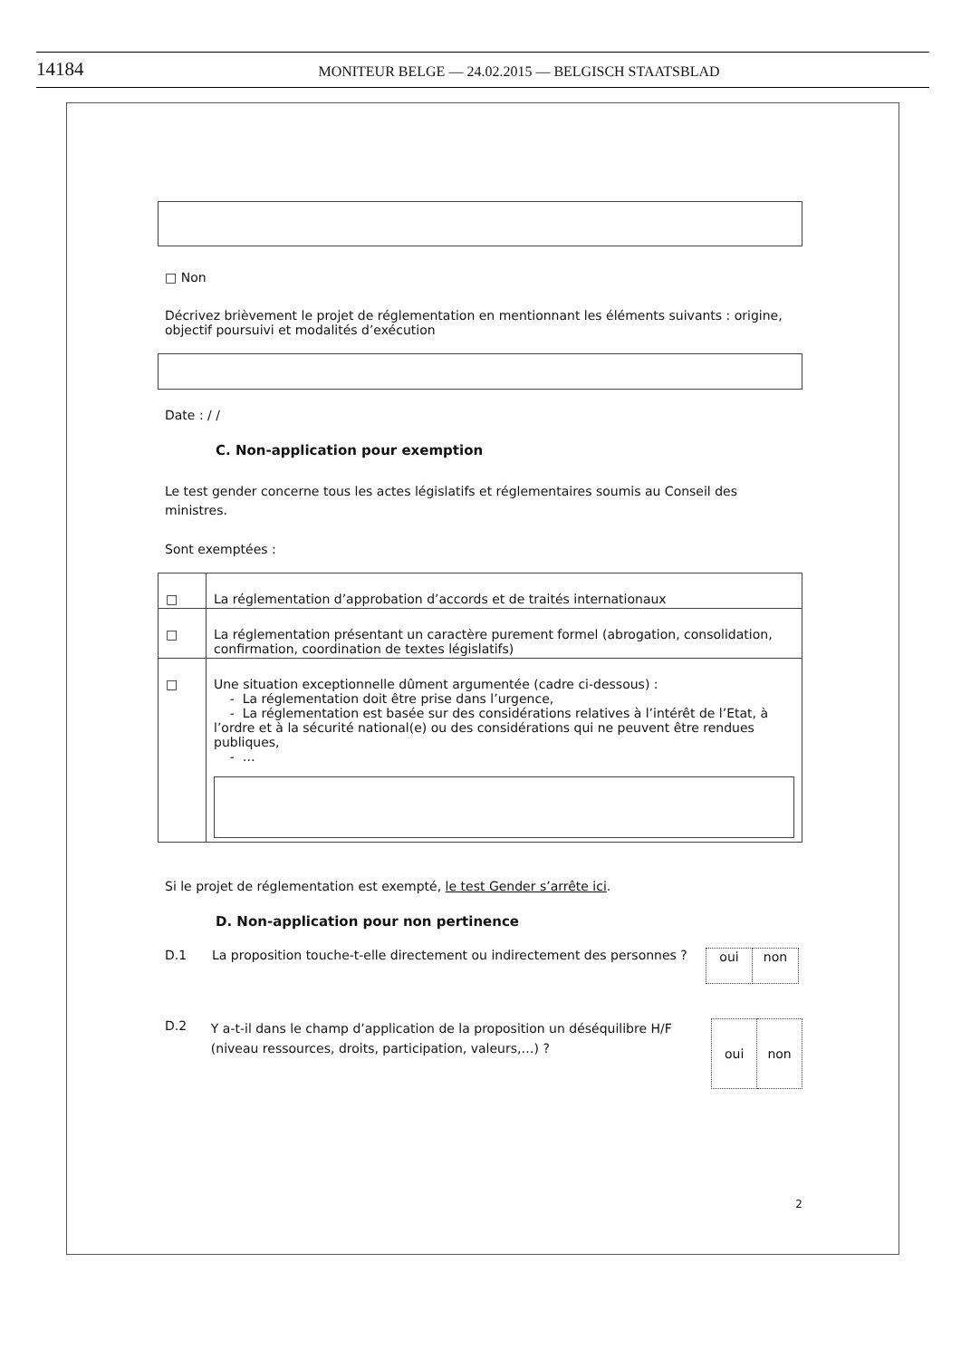14184
MONITEUR BELGE — 24.02.2015 — BELGISCH STAATSBLAD
□ Non
Décrivez brièvement le projet de réglementation en mentionnant les éléments suivants : origine, objectif poursuivi et modalités d’exécution
Date : / /
C. Non-application pour exemption
Le test gender concerne tous les actes législatifs et réglementaires soumis au Conseil des ministres.
Sont exemptées :
| □ | La réglementation d’approbation d’accords et de traités internationaux |
| □ | La réglementation présentant un caractère purement formel (abrogation, consolidation, confirmation, coordination de textes législatifs) |
| □ | Une situation exceptionnelle dûment argumentée (cadre ci-dessous) : - La réglementation doit être prise dans l’urgence, - La réglementation est basée sur des considérations relatives à l’intérêt de l’Etat, à l’ordre et à la sécurité national(e) ou des considérations qui ne peuvent être rendues publiques, - … |
Si le projet de réglementation est exempté, le test Gender s’arrête ici.
D. Non-application pour non pertinence
D.1 La proposition touche-t-elle directement ou indirectement des personnes ?
| oui | non |
D.2 Y a-t-il dans le champ d’application de la proposition un déséquilibre H/F (niveau ressources, droits, participation, valeurs,…) ?
| oui | non |
2